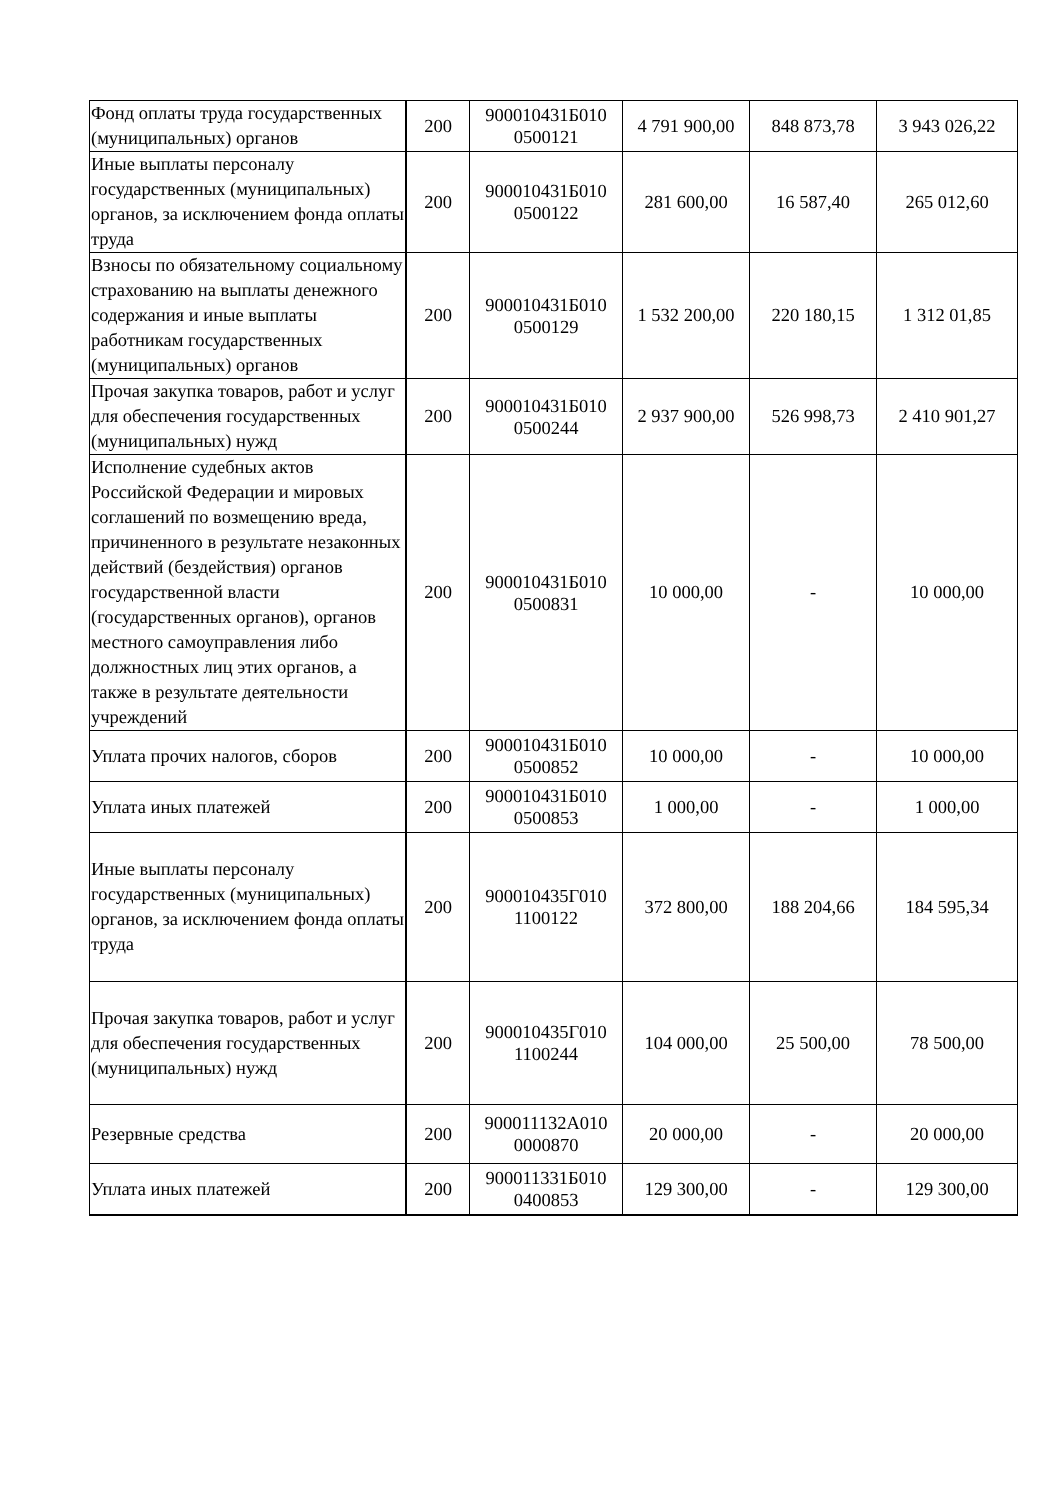| Фонд оплаты труда государственных (муниципальных) органов | 200 | 900010431Б010 0500121 | 4 791 900,00 | 848 873,78 | 3 943 026,22 |
| Иные выплаты персоналу государственных (муниципальных) органов, за исключением фонда оплаты труда | 200 | 900010431Б010 0500122 | 281 600,00 | 16 587,40 | 265 012,60 |
| Взносы по обязательному социальному страхованию на выплаты денежного содержания и иные выплаты работникам государственных (муниципальных) органов | 200 | 900010431Б010 0500129 | 1 532 200,00 | 220 180,15 | 1 312 01,85 |
| Прочая закупка товаров, работ и услуг для обеспечения государственных (муниципальных) нужд | 200 | 900010431Б010 0500244 | 2 937 900,00 | 526 998,73 | 2 410 901,27 |
| Исполнение судебных актов Российской Федерации и мировых соглашений по возмещению вреда, причиненного в результате незаконных действий (бездействия) органов государственной власти (государственных органов), органов местного самоуправления либо должностных лиц этих органов, а также в результате деятельности учреждений | 200 | 900010431Б010 0500831 | 10 000,00 | - | 10 000,00 |
| Уплата прочих налогов, сборов | 200 | 900010431Б010 0500852 | 10 000,00 | - | 10 000,00 |
| Уплата иных платежей | 200 | 900010431Б010 0500853 | 1 000,00 | - | 1 000,00 |
| Иные выплаты персоналу государственных (муниципальных) органов, за исключением фонда оплаты труда | 200 | 900010435Г010 1100122 | 372 800,00 | 188 204,66 | 184 595,34 |
| Прочая закупка товаров, работ и услуг для обеспечения государственных (муниципальных) нужд | 200 | 900010435Г010 1100244 | 104 000,00 | 25 500,00 | 78 500,00 |
| Резервные средства | 200 | 900011132А010 0000870 | 20 000,00 | - | 20 000,00 |
| Уплата иных платежей | 200 | 900011331Б010 0400853 | 129 300,00 | - | 129 300,00 |